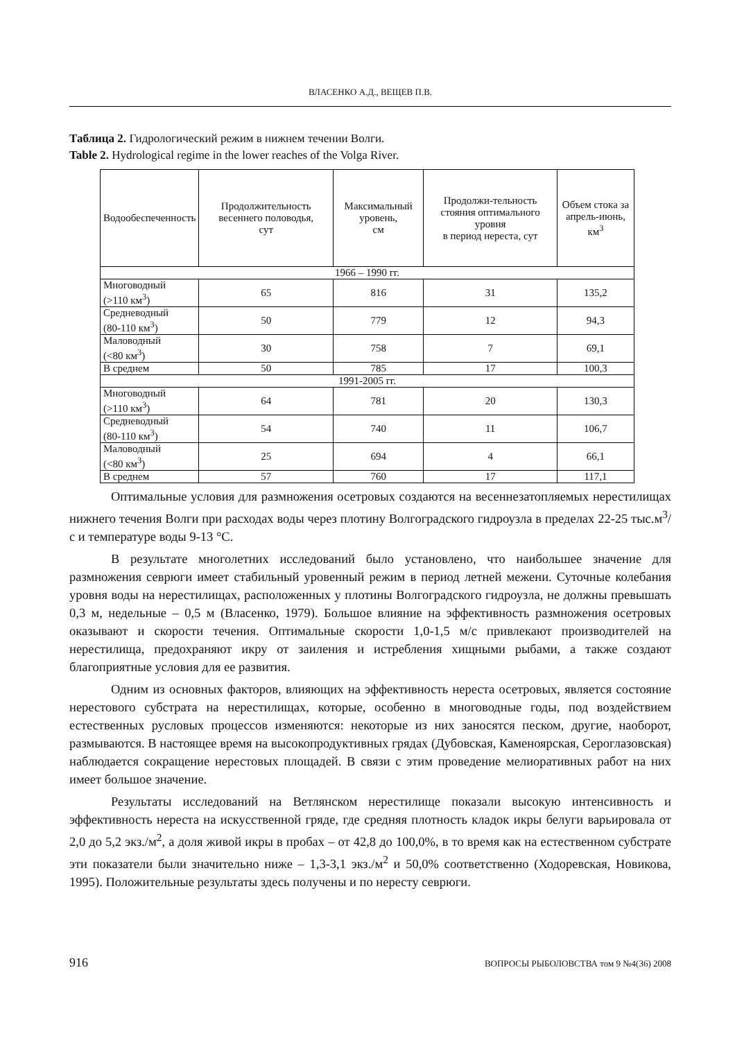ВЛАСЕНКО А.Д., ВЕЩЕВ П.В.
Таблица 2. Гидрологический режим в нижнем течении Волги.
Table 2. Hydrological regime in the lower reaches of the Volga River.
| Водообеспеченность | Продолжительность весеннего половодья, сут | Максимальный уровень, см | Продолжи-тельность стояния оптимального уровня в период нереста, сут | Объем стока за апрель-июнь, км<sup>3</sup> |
| --- | --- | --- | --- | --- |
| 1966 – 1990 гг. | | | | |
| Многоводный (>110 км<sup>3</sup>) | 65 | 816 | 31 | 135,2 |
| Средневодный (80-110 км<sup>3</sup>) | 50 | 779 | 12 | 94,3 |
| Маловодный (<80 км<sup>3</sup>) | 30 | 758 | 7 | 69,1 |
| В среднем | 50 | 785 | 17 | 100,3 |
| 1991-2005 гг. | | | | |
| Многоводный (>110 км<sup>3</sup>) | 64 | 781 | 20 | 130,3 |
| Средневодный (80-110 км<sup>3</sup>) | 54 | 740 | 11 | 106,7 |
| Маловодный (<80 км<sup>3</sup>) | 25 | 694 | 4 | 66,1 |
| В среднем | 57 | 760 | 17 | 117,1 |
Оптимальные условия для размножения осетровых создаются на весеннезатопляемых нерестилищах нижнего течения Волги при расходах воды через плотину Волгоградского гидроузла в пределах 22-25 тыс.м<sup>3</sup>/с и температуре воды 9-13 °С.
В результате многолетних исследований было установлено, что наибольшее значение для размножения севрюги имеет стабильный уровенный режим в период летней межени. Суточные колебания уровня воды на нерестилищах, расположенных у плотины Волгоградского гидроузла, не должны превышать 0,3 м, недельные – 0,5 м (Власенко, 1979). Большое влияние на эффективность размножения осетровых оказывают и скорости течения. Оптимальные скорости 1,0-1,5 м/с привлекают производителей на нерестилища, предохраняют икру от заиления и истребления хищными рыбами, а также создают благоприятные условия для ее развития.
Одним из основных факторов, влияющих на эффективность нереста осетровых, является состояние нерестового субстрата на нерестилищах, которые, особенно в многоводные годы, под воздействием естественных русловых процессов изменяются: некоторые из них заносятся песком, другие, наоборот, размываются. В настоящее время на высокопродуктивных грядах (Дубовская, Каменоярская, Сероглазовская) наблюдается сокращение нерестовых площадей. В связи с этим проведение мелиоративных работ на них имеет большое значение.
Результаты исследований на Ветлянском нерестилище показали высокую интенсивность и эффективность нереста на искусственной гряде, где средняя плотность кладок икры белуги варьировала от 2,0 до 5,2 экз./м<sup>2</sup>, а доля живой икры в пробах – от 42,8 до 100,0%, в то время как на естественном субстрате эти показатели были значительно ниже – 1,3-3,1 экз./м<sup>2</sup> и 50,0% соответственно (Ходоревская, Новикова, 1995). Положительные результаты здесь получены и по нересту севрюги.
916 ВОПРОСЫ РЫБОЛОВСТВА том 9 №4(36) 2008